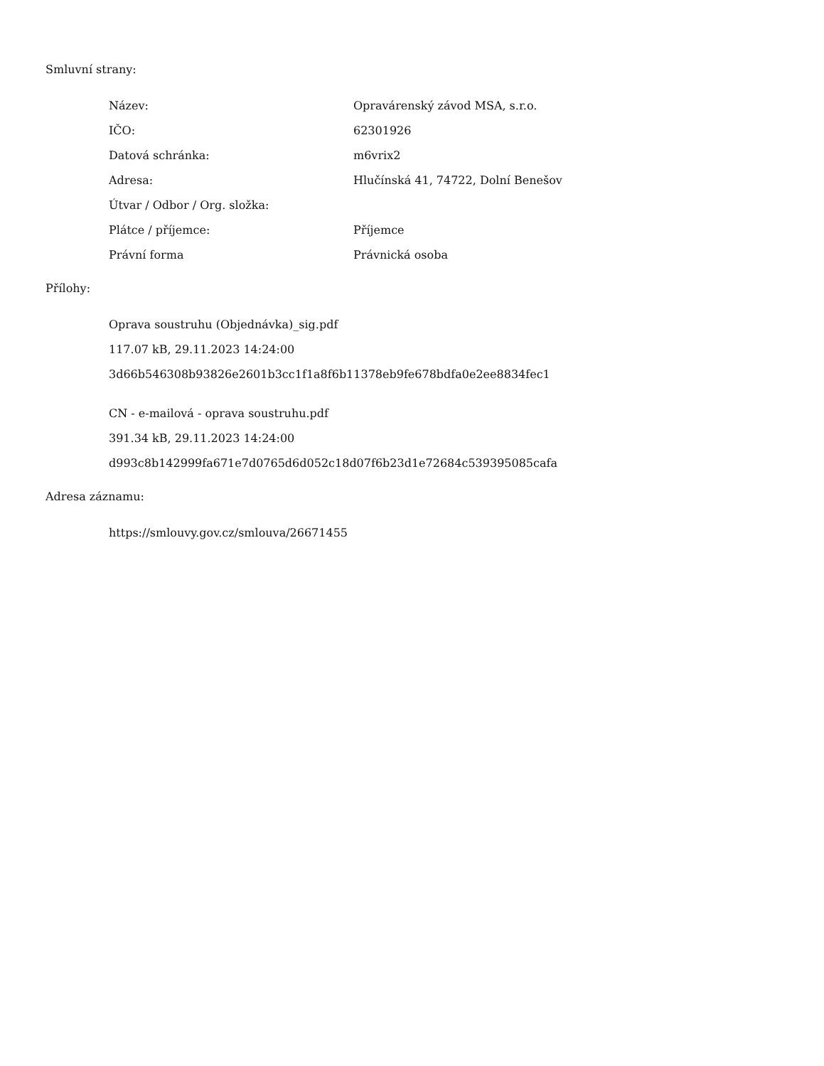Smluvní strany:
| Název: | Opravárenský závod MSA, s.r.o. |
| IČO: | 62301926 |
| Datová schránka: | m6vrix2 |
| Adresa: | Hlučínská 41, 74722, Dolní Benešov |
| Útvar / Odbor / Org. složka: | |
| Plátce / příjemce: | Příjemce |
| Právní forma | Právnická osoba |
Přílohy:
Oprava soustruhu (Objednávka)_sig.pdf
117.07 kB, 29.11.2023 14:24:00
3d66b546308b93826e2601b3cc1f1a8f6b11378eb9fe678bdfa0e2ee8834fec1
CN - e-mailová - oprava soustruhu.pdf
391.34 kB, 29.11.2023 14:24:00
d993c8b142999fa671e7d0765d6d052c18d07f6b23d1e72684c539395085cafa
Adresa záznamu:
https://smlouvy.gov.cz/smlouva/26671455